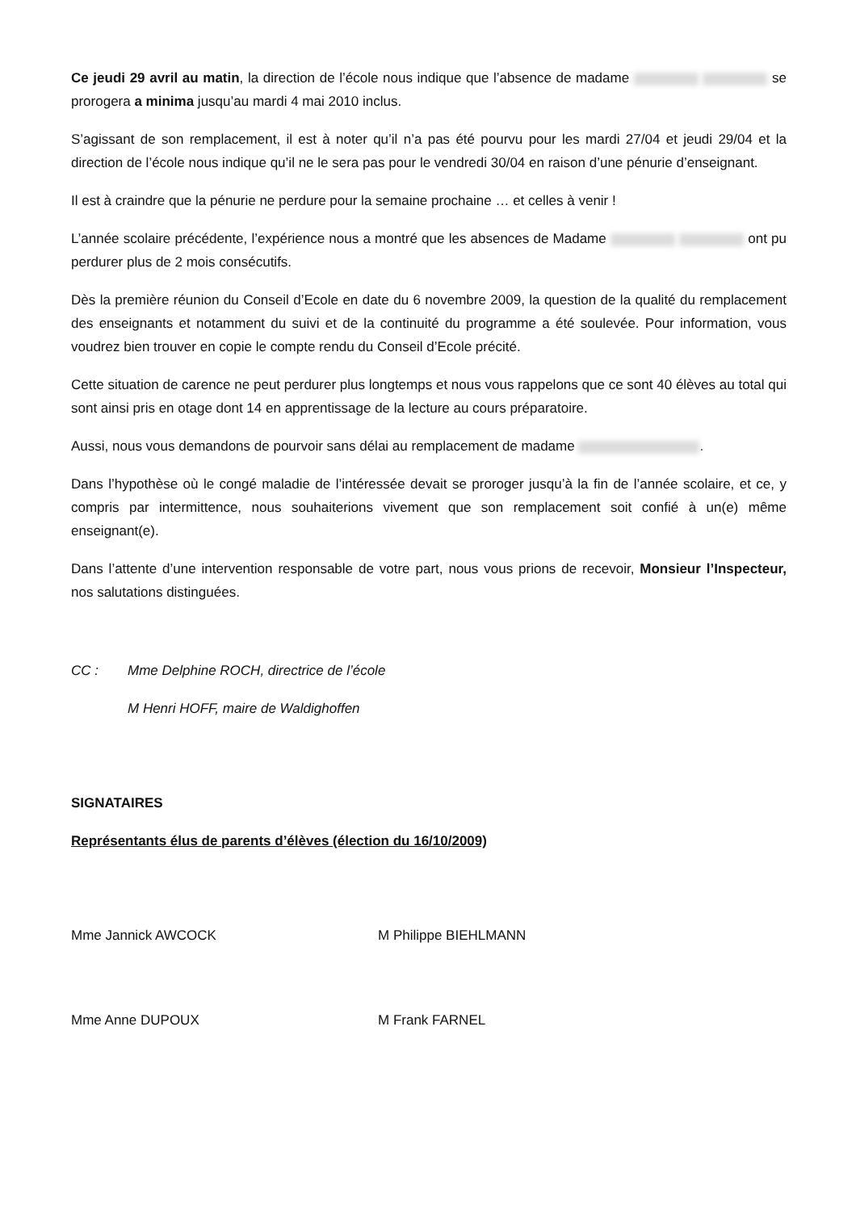Ce jeudi 29 avril au matin, la direction de l’école nous indique que l’absence de madame se prorogera a minima jusqu’au mardi 4 mai 2010 inclus.
S’agissant de son remplacement, il est à noter qu’il n’a pas été pourvu pour les mardi 27/04 et jeudi 29/04 et la direction de l’école nous indique qu’il ne le sera pas pour le vendredi 30/04 en raison d’une pénurie d’enseignant.
Il est à craindre que la pénurie ne perdure pour la semaine prochaine … et celles à venir !
L’année scolaire précédente, l’expérience nous a montré que les absences de Madame ont pu perdurer plus de 2 mois consécutifs.
Dès la première réunion du Conseil d’Ecole en date du 6 novembre 2009, la question de la qualité du remplacement des enseignants et notamment du suivi et de la continuité du programme a été soulevée. Pour information, vous voudrez bien trouver en copie le compte rendu du Conseil d’Ecole précité.
Cette situation de carence ne peut perdurer plus longtemps et nous vous rappelons que ce sont 40 élèves au total qui sont ainsi pris en otage dont 14 en apprentissage de la lecture au cours préparatoire.
Aussi, nous vous demandons de pourvoir sans délai au remplacement de madame .
Dans l’hypothèse où le congé maladie de l’intéressée devait se proroger jusqu’à la fin de l’année scolaire, et ce, y compris par intermittence, nous souhaiterions vivement que son remplacement soit confié à un(e) même enseignant(e).
Dans l’attente d’une intervention responsable de votre part, nous vous prions de recevoir, Monsieur l’Inspecteur, nos salutations distinguées.
CC : Mme Delphine ROCH, directrice de l’école
M Henri HOFF, maire de Waldighoffen
SIGNATAIRES
Représentants élus de parents d’élèves (élection du 16/10/2009)
Mme Jannick AWCOCK M Philippe BIEHLMANN
Mme Anne DUPOUX M Frank FARNEL